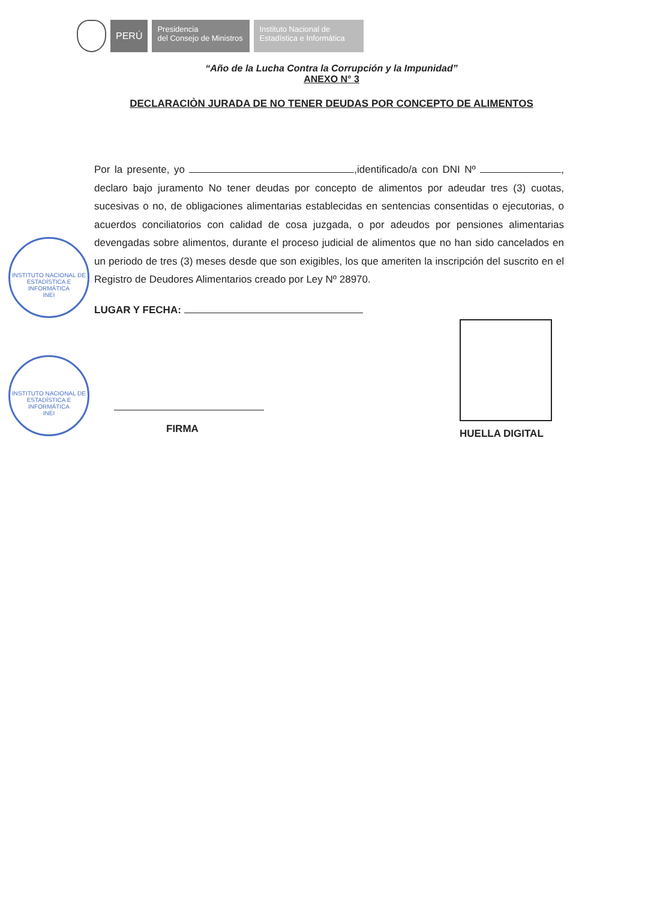PERÚ
Presidencia
del Consejo de Ministros
Instituto Nacional de
Estadística e Informática
“Año de la Lucha Contra la Corrupción y la Impunidad”
ANEXO N° 3
DECLARACIÒN JURADA DE NO TENER DEUDAS POR CONCEPTO DE ALIMENTOS
Por la presente, yo ,identificado/a con DNI Nº , declaro bajo juramento No tener deudas por concepto de alimentos por adeudar tres (3) cuotas, sucesivas o no, de obligaciones alimentarias establecidas en sentencias consentidas o ejecutorias, o acuerdos conciliatorios con calidad de cosa juzgada, o por adeudos por pensiones alimentarias devengadas sobre alimentos, durante el proceso judicial de alimentos que no han sido cancelados en un periodo de tres (3) meses desde que son exigibles, los que ameriten la inscripción del suscrito en el Registro de Deudores Alimentarios creado por Ley Nº 28970.
LUGAR Y FECHA:
INSTITUTO NACIONAL DE ESTADÍSTICA E INFORMÁTICA
INEI
INSTITUTO NACIONAL DE ESTADÍSTICA E INFORMÁTICA
INEI
FIRMA HUELLA DIGITAL